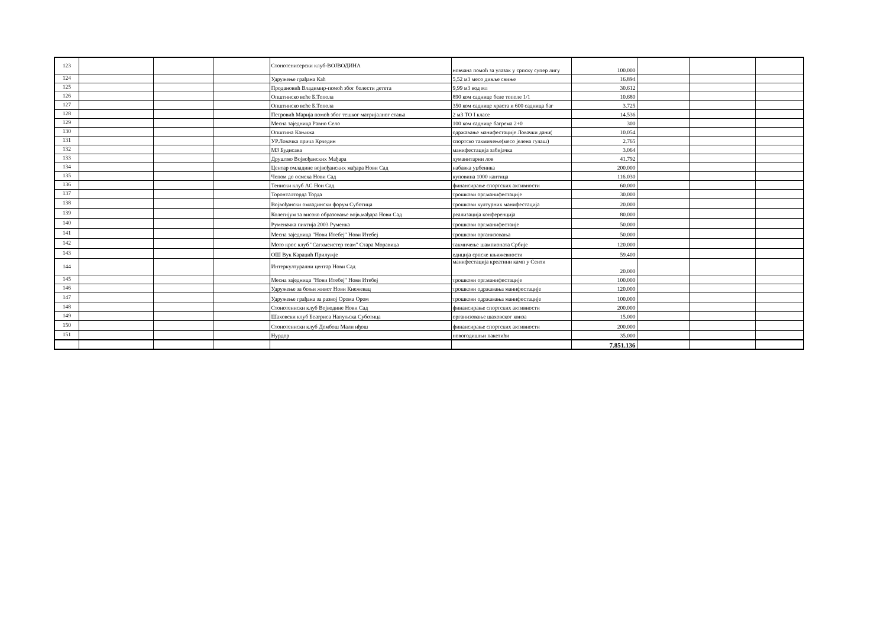| 123 | | | | Стонотенисерски клуб-ВОЈВОДИНА | новчана помоћ за улазак у српску супер лигу | 100.000 | | | |
| 124 | | | | Удружење грађана Каћ | 5,52 м3 месо дивље свиње | 16.894 | | | |
| 125 | | | | Продановић Владимир-помоћ због болести детета | 9,99 м3 вод мл | 30.612 | | | |
| 126 | | | | Општинско веће Б.Топола | 890 ком саднице беле тополе 1/1 | 10.680 | | | |
| 127 | | | | Општинско веће Б.Топола | 350 ком саднице храста и 600 садница баг | 3.725 | | | |
| 128 | | | | Петровић Марија помоћ због тешког матријалног стања | 2 м3 ТО I класе | 14.536 | | | |
| 129 | | | | Месна заједница Равно Село | 100 ком саднице багрема 2+0 | 300 | | | |
| 130 | | | | Општина Кањижа | одржавање манифестације Ловачки дани( | 10.054 | | | |
| 131 | | | | УР.Ловачка прича Крчедин | спортско такмичење(месо јелена гулаш) | 2.765 | | | |
| 132 | | | | МЗ Будисава | манифестација забијачка | 3.064 | | | |
| 133 | | | | Друштво Војвођанских Мађара | хуманитарни лов | 41.792 | | | |
| 134 | | | | Центар омладине војвођанских мађара Нови Сад | набавка уџбеника | 200.000 | | | |
| 135 | | | | Чепом до осмеха Нови Сад | куповина 1000 кантица | 116.030 | | | |
| 136 | | | | Тениски клуб АС Нои Сад | финансирање спортских активности | 60.000 | | | |
| 137 | | | | Торонталторда Торда | трошкови орг.манифестације | 30.000 | | | |
| 138 | | | | Војвођански омладински форум Суботица | трошкови културних манифестација | 20.000 | | | |
| 139 | | | | Колегијум за високо образовање војв.мађара Нови Сад | реализација конференција | 80.000 | | | |
| 140 | | | | Руменачка пихтија 2003 Руменка | трошкови орг.манифестаије | 50.000 | | | |
| 141 | | | | Месна заједница "Нови Итебеј" Нови Итебеј | трошкови организовања | 50.000 | | | |
| 142 | | | | Мото крос клуб "Сагхмеистер теам" Стара Моравица | такмичење шампионата Србије | 120.000 | | | |
| 143 | | | | ОШ Вук Караџић Прилужје | едиција српске књижевности | 59.400 | | | |
| 144 | | | | Интеркултурални центар Нови Сад | манифестација креатини камп у Сенти | 20.000 | | | |
| 145 | | | | Месна заједница "Нови Итебеј" Нови Итебеј | трошкови орг.манифестације | 100.000 | | | |
| 146 | | | | Удружење за бољи живот Нови Кнежевац | трошкови одржавања манифестације | 120.000 | | | |
| 147 | | | | Удружење грађана за развој Орома Ором | трошкови одржавања манифестације | 100.000 | | | |
| 148 | | | | Стонотениски клуб Војводине Нови Сад | финансирање спортских активности | 200.000 | | | |
| 149 | | | | Шаховски клуб Беатриса Напуљска Суботица | организовање шаховског квиза | 15.000 | | | |
| 150 | | | | Стонотениски клуб Домбош Мали иђош | финансирање спортских активности | 200.000 | | | |
| 151 | | | | Нурдор | новогодишњи пакетићи | 35.000 | | | |
| | | | | | | 7.851.136 | | | |